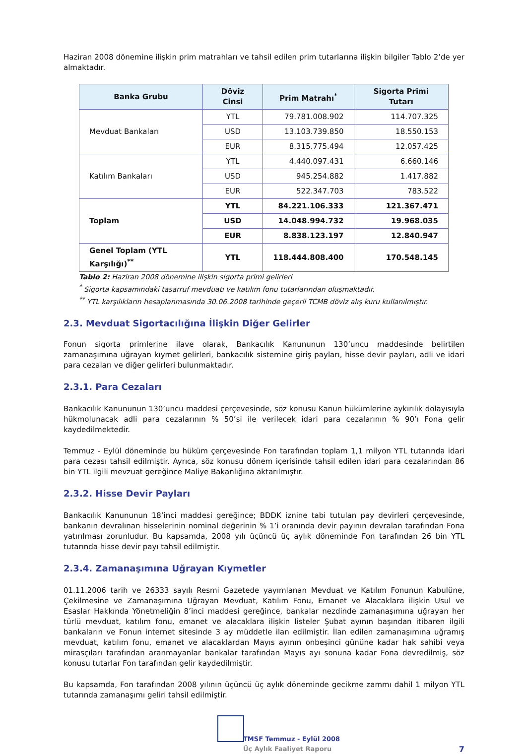Haziran 2008 dönemine ilişkin prim matrahları ve tahsil edilen prim tutarlarına ilişkin bilgiler Tablo 2’de yer almaktadır.
| Banka Grubu | Döviz Cinsi | Prim Matrahı<sup>*</sup> | Sigorta Primi Tutarı |
| --- | --- | --- | --- |
| Mevduat Bankaları | YTL | 79.781.008.902 | 114.707.325 |
| | USD | 13.103.739.850 | 18.550.153 |
| | EUR | 8.315.775.494 | 12.057.425 |
| Katılım Bankaları | YTL | 4.440.097.431 | 6.660.146 |
| | USD | 945.254.882 | 1.417.882 |
| | EUR | 522.347.703 | 783.522 |
| Toplam | YTL | 84.221.106.333 | 121.367.471 |
| | USD | 14.048.994.732 | 19.968.035 |
| | EUR | 8.838.123.197 | 12.840.947 |
| Genel Toplam (YTL Karşılığı)<sup>**</sup> | YTL | 118.444.808.400 | 170.548.145 |
Tablo 2: Haziran 2008 dönemine ilişkin sigorta primi gelirleri
<sup>*</sup> Sigorta kapsamındaki tasarruf mevduatı ve katılım fonu tutarlarından oluşmaktadır.
<sup>**</sup> YTL karşılıkların hesaplanmasında 30.06.2008 tarihinde geçerli TCMB döviz alış kuru kullanılmıştır.
2.3. Mevduat Sigortacılığına İlişkin Diğer Gelirler
Fonun sigorta primlerine ilave olarak, Bankacılık Kanununun 130’uncu maddesinde belirtilen zamanaşımına uğrayan kıymet gelirleri, bankacılık sistemine giriş payları, hisse devir payları, adli ve idari para cezaları ve diğer gelirleri bulunmaktadır.
2.3.1. Para Cezaları
Bankacılık Kanununun 130’uncu maddesi çerçevesinde, söz konusu Kanun hükümlerine aykırılık dolayısıyla hükmolunacak adli para cezalarının % 50’si ile verilecek idari para cezalarının % 90’ı Fona gelir kaydedilmektedir.
Temmuz - Eylül döneminde bu hüküm çerçevesinde Fon tarafından toplam 1,1 milyon YTL tutarında idari para cezası tahsil edilmiştir. Ayrıca, söz konusu dönem içerisinde tahsil edilen idari para cezalarından 86 bin YTL ilgili mevzuat gereğince Maliye Bakanlığına aktarılmıştır.
2.3.2. Hisse Devir Payları
Bankacılık Kanununun 18’inci maddesi gereğince; BDDK iznine tabi tutulan pay devirleri çerçevesinde, bankanın devralınan hisselerinin nominal değerinin % 1’i oranında devir payının devralan tarafından Fona yatırılması zorunludur. Bu kapsamda, 2008 yılı üçüncü üç aylık döneminde Fon tarafından 26 bin YTL tutarında hisse devir payı tahsil edilmiştir.
2.3.4. Zamanaşımına Uğrayan Kıymetler
01.11.2006 tarih ve 26333 sayılı Resmi Gazetede yayımlanan Mevduat ve Katılım Fonunun Kabulüne, Çekilmesine ve Zamanaşımına Uğrayan Mevduat, Katılım Fonu, Emanet ve Alacaklara ilişkin Usul ve Esaslar Hakkında Yönetmeliğin 8’inci maddesi gereğince, bankalar nezdinde zamanaşımına uğrayan her türlü mevduat, katılım fonu, emanet ve alacaklara ilişkin listeler Şubat ayının başından itibaren ilgili bankaların ve Fonun internet sitesinde 3 ay müddetle ilan edilmiştir. İlan edilen zamanaşımına uğramış mevduat, katılım fonu, emanet ve alacaklardan Mayıs ayının onbeşinci gününe kadar hak sahibi veya mirasçıları tarafından aranmayanlar bankalar tarafından Mayıs ayı sonuna kadar Fona devredilmiş, söz konusu tutarlar Fon tarafından gelir kaydedilmiştir.
Bu kapsamda, Fon tarafından 2008 yılının üçüncü üç aylık döneminde gecikme zammı dahil 1 milyon YTL tutarında zamanaşımı geliri tahsil edilmiştir.
TMSF Temmuz - Eylül 2008
Üç Aylık Faaliyet Raporu
7